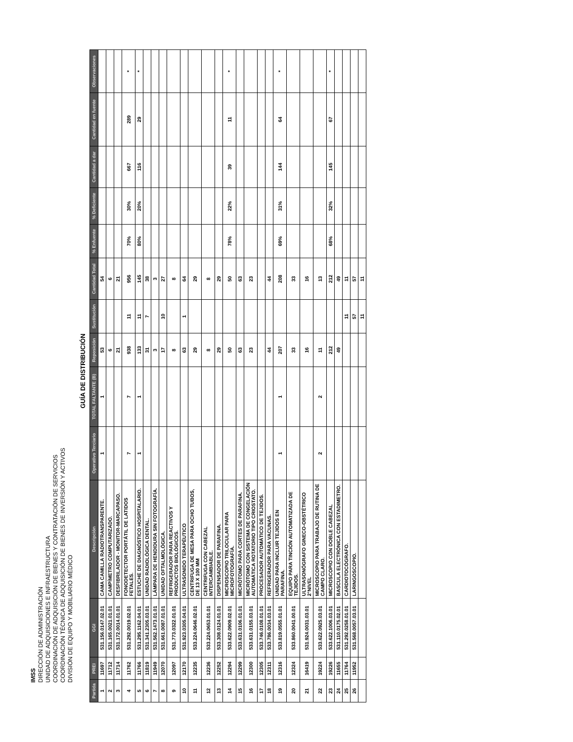IMSS
DIRECCIÓN DE ADMINISTRACIÓN
UNIDAD DE ADQUISICIONES E INFRAESTRUCTURA
COORDINACIÓN DE ADQUISICIÓN DE BIENES Y CONTRATACIÓN DE SERVICIOS
COORDINACIÓN TÉCNICA DE ADQUISICIÓN DE BIENES DE INVERSIÓN Y ACTIVOS
DIVISIÓN DE EQUIPO Y MOBILIARIO MÉDICO
GUÍA DE DISTRIBUCIÓN
| Partida | PREI | GGI | Descripción | Operativo Terciario | TOTAL FALTANTE (B) | Reposición | Sustitución | Cantidad Total | % Enfuente | % Deficiente | Cantidad a dar | Cantidad en fuente | Observaciones |
| --- | --- | --- | --- | --- | --- | --- | --- | --- | --- | --- | --- | --- | --- |
| 1 | 11697 | 531.156.0147.02.01 | CAMA CAMILLA RADIOTRANSPARENTE. | 1 | 1 | 53 | | 54 | | | | | |
| 2 | 11712 | 531.165.0021.01.01 | CAMPÍMETRO COMPUTARIZADO. | | | 6 | | 6 | | | | | |
| 3 | 11714 | 531.172.0014.01.01 | DESFIBRILADOR - MONITOR-MARCAPASO. | | | 21 | | 21 | | | | | |
| 4 | 11762 | 531.292.0019.02.01 | FONODETECTOR PORTÁTIL DE LATIDOS FETALES. | 7 | 7 | 938 | 11 | 956 | 70% | 30% | 667 | 289 | * |
| 5 | 11766 | 531.295.1162.04.01 | ESTUCHE DE DIAGNÓSTICO HOSPITALARIO. | 1 | 1 | 133 | 11 | 145 | 80% | 20% | 116 | 29 | * |
| 6 | 11819 | 531.341.2305.03.01 | UNIDAD RADIOLÓGICA DENTAL. | | | 31 | 7 | 38 | | | | | |
| 7 | 11949 | 531.562.1473.01.01 | LÁMPARA DE HENDIDURA SIN FOTOGRAFÍA. | | | 3 | | 3 | | | | | |
| 8 | 12070 | 531.661.0087.01.01 | UNIDAD OFTALMOLÓGICA. | | | 17 | 10 | 27 | | | | | |
| 9 | 12097 | 531.773.0322.01.01 | REFRIGERADOR PARA REACTIVOS Y PRODUCTOS BIOLÓGICOS. | | | 8 | | 8 | | | | | |
| 10 | 12170 | 531.923.0305.04.01 | ULTRASONIDO TERAPÉUTICO | | | 63 | 1 | 64 | | | | | |
| 11 | 12235 | 533.224.0646.02.01 | CENTRIFUGA DE MESA PARA OCHO TUBOS, DE 13 X 100 MM | | | 29 | | 29 | | | | | |
| 12 | 12236 | 533.224.0653.01.01 | CENTRIFUGA CON CABEZAL INTERCAMBIABLE. | | | 8 | | 8 | | | | | |
| 13 | 12252 | 533.308.0124.01.01 | DISPENSADOR DE PARAFINA. | | | 29 | | 29 | | | | | |
| 14 | 12294 | 533.622.0909.02.01 | MICROSCOPIO TRILOCULAR PARA MICROFOTOGRAFÍA. | | | 50 | | 50 | 78% | 22% | 39 | 11 | * |
| 15 | 12299 | 533.631.0106.01.01 | MICRÓTOMO PARA CORTES DE PARAFINA. | | | 63 | | 63 | | | | | |
| 16 | 12300 | 533.631.0155.03.01 | MICRÓTOMO CON SISTEMA DE CONGELACIÓN AUTOMÁTICA ROTATORIO TIPO CRIOSTATO. | | | 23 | | 23 | | | | | |
| 17 | 12305 | 533.746.0108.01.01 | PROCESADOR AUTOMÁTICO DE TEJIDOS. | | | | | | | | | | |
| 18 | 12311 | 533.786.0034.03.01 | REFRIGERADOR PARA VACUNAS. | | | 44 | | 44 | | | | | |
| 19 | 12316 | 533.819.0555.01.01 | UNIDAD PARA INCLUIR TEJIDOS EN PARAFINA. | 1 | 1 | 207 | | 208 | 69% | 31% | 144 | 64 | * |
| 20 | 12324 | 533.860.0041.00.01 | EQUIPO PARA TINCIÓN AUTOMATIZADA DE TEJIDOS. | | | 33 | | 33 | | | | | |
| 21 | 16419 | 531.924.0031.03.01 | ULTRASONÓGRAFO GINECO-OBSTÉTRICO 2°NIVEL | | | 16 | | 16 | | | | | |
| 22 | 19224 | 533.622.0925.03.01 | MICROSCOPIO PARA TRABAJO DE RUTINA DE CAMPO CLARO. | 2 | 2 | 11 | | 13 | | | | | |
| 23 | 19226 | 533.622.1006.03.01 | MICROSCOPIO CON DOBLE CABEZAL | | | 212 | | 212 | 68% | 32% | 145 | 67 | * |
| 24 | 11655 | 531.110.0175.02.01 | BASCULA ELECTRÓNICA CON ESTADIMETRO. | | | 49 | | 49 | | | | | |
| 25 | 11764 | 531.292.0258.01.01 | CARDIOTOCÓGRAFO. | | | | 11 | 11 | | | | | |
| 26 | 11952 | 531.568.0057.03.01 | LARINGOSCOPIO. | | | | 57 | 57 | | | | | |
| | | | | | | | 11 | 11 | | | | | |